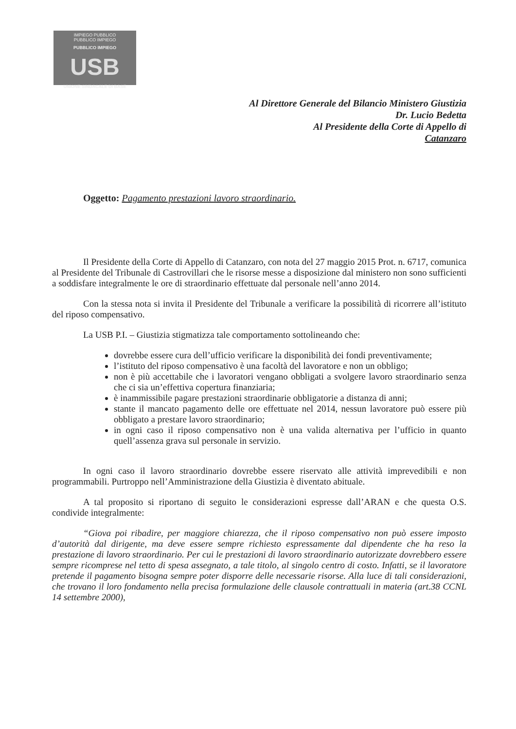IMPIEGO PUBBLICO
PUBBLICO IMPIEGO
PUBBLICO IMPIEGO
USB
UNIONE SINDACALE DI BASE
Al Direttore Generale del Bilancio Ministero Giustizia
Dr. Lucio Bedetta
Al Presidente della Corte di Appello di
Catanzaro
Oggetto: Pagamento prestazioni lavoro straordinario.
Il Presidente della Corte di Appello di Catanzaro, con nota del 27 maggio 2015 Prot. n. 6717, comunica al Presidente del Tribunale di Castrovillari che le risorse messe a disposizione dal ministero non sono sufficienti a soddisfare integralmente le ore di straordinario effettuate dal personale nell’anno 2014.
Con la stessa nota si invita il Presidente del Tribunale a verificare la possibilità di ricorrere all’istituto del riposo compensativo.
La USB P.I. – Giustizia stigmatizza tale comportamento sottolineando che:
dovrebbe essere cura dell’ufficio verificare la disponibilità dei fondi preventivamente;
l’istituto del riposo compensativo è una facoltà del lavoratore e non un obbligo;
non è più accettabile che i lavoratori vengano obbligati a svolgere lavoro straordinario senza che ci sia un’effettiva copertura finanziaria;
è inammissibile pagare prestazioni straordinarie obbligatorie a distanza di anni;
stante il mancato pagamento delle ore effettuate nel 2014, nessun lavoratore può essere più obbligato a prestare lavoro straordinario;
in ogni caso il riposo compensativo non è una valida alternativa per l’ufficio in quanto quell’assenza grava sul personale in servizio.
In ogni caso il lavoro straordinario dovrebbe essere riservato alle attività imprevedibili e non programmabili. Purtroppo nell’Amministrazione della Giustizia è diventato abituale.
A tal proposito si riportano di seguito le considerazioni espresse dall’ARAN e che questa O.S. condivide integralmente:
“Giova poi ribadire, per maggiore chiarezza, che il riposo compensativo non può essere imposto d’autorità dal dirigente, ma deve essere sempre richiesto espressamente dal dipendente che ha reso la prestazione di lavoro straordinario. Per cui le prestazioni di lavoro straordinario autorizzate dovrebbero essere sempre ricomprese nel tetto di spesa assegnato, a tale titolo, al singolo centro di costo. Infatti, se il lavoratore pretende il pagamento bisogna sempre poter disporre delle necessarie risorse. Alla luce di tali considerazioni, che trovano il loro fondamento nella precisa formulazione delle clausole contrattuali in materia (art.38 CCNL 14 settembre 2000),